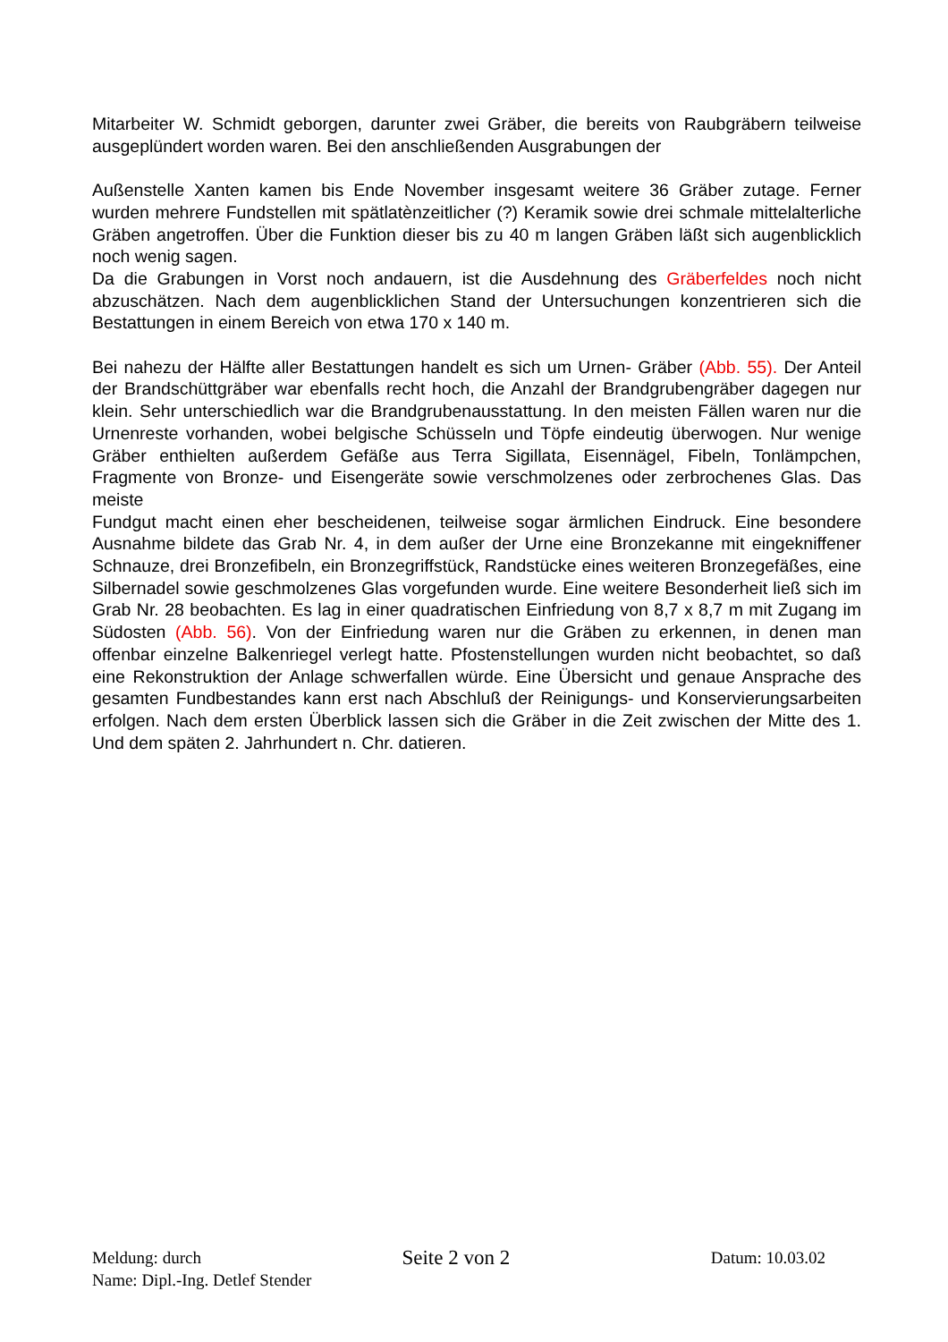Mitarbeiter W. Schmidt geborgen, darunter zwei Gräber, die bereits von Raubgräbern teilweise ausgeplündert worden waren. Bei den anschließenden Ausgrabungen der
Außenstelle Xanten kamen bis Ende November insgesamt weitere 36 Gräber zutage. Ferner wurden mehrere Fundstellen mit spätlatènzeitlicher (?) Keramik sowie drei schmale mittelalterliche Gräben angetroffen. Über die Funktion dieser bis zu 40 m langen Gräben läßt sich augenblicklich noch wenig sagen.
Da die Grabungen in Vorst noch andauern, ist die Ausdehnung des Gräberfeldes noch nicht abzuschätzen. Nach dem augenblicklichen Stand der Untersuchungen konzentrieren sich die Bestattungen in einem Bereich von etwa 170 x 140 m.
Bei nahezu der Hälfte aller Bestattungen handelt es sich um Urnen- Gräber (Abb. 55). Der Anteil der Brandschüttgräber war ebenfalls recht hoch, die Anzahl der Brandgrubengräber dagegen nur klein. Sehr unterschiedlich war die Brandgrubenausstattung. In den meisten Fällen waren nur die Urnenreste vorhanden, wobei belgische Schüsseln und Töpfe eindeutig überwogen. Nur wenige Gräber enthielten außerdem Gefäße aus Terra Sigillata, Eisennägel, Fibeln, Tonlämpchen, Fragmente von Bronze- und Eisengeräte sowie verschmolzenes oder zerbrochenes Glas. Das meiste
Fundgut macht einen eher bescheidenen, teilweise sogar ärmlichen Eindruck. Eine besondere Ausnahme bildete das Grab Nr. 4, in dem außer der Urne eine Bronzekanne mit eingekniffener Schnauze, drei Bronzefibeln, ein Bronzegriffstück, Randstücke eines weiteren Bronzegefäßes, eine Silbernadel sowie geschmolzenes Glas vorgefunden wurde. Eine weitere Besonderheit ließ sich im Grab Nr. 28 beobachten. Es lag in einer quadratischen Einfriedung von 8,7 x 8,7 m mit Zugang im Südosten (Abb. 56). Von der Einfriedung waren nur die Gräben zu erkennen, in denen man offenbar einzelne Balkenriegel verlegt hatte. Pfostenstellungen wurden nicht beobachtet, so daß eine Rekonstruktion der Anlage schwerfallen würde. Eine Übersicht und genaue Ansprache des gesamten Fundbestandes kann erst nach Abschluß der Reinigungs- und Konservierungsarbeiten erfolgen. Nach dem ersten Überblick lassen sich die Gräber in die Zeit zwischen der Mitte des 1. Und dem späten 2. Jahrhundert n. Chr. datieren.
Meldung: durch Seite 2 von 2 Datum: 10.03.02
Name: Dipl.-Ing. Detlef Stender